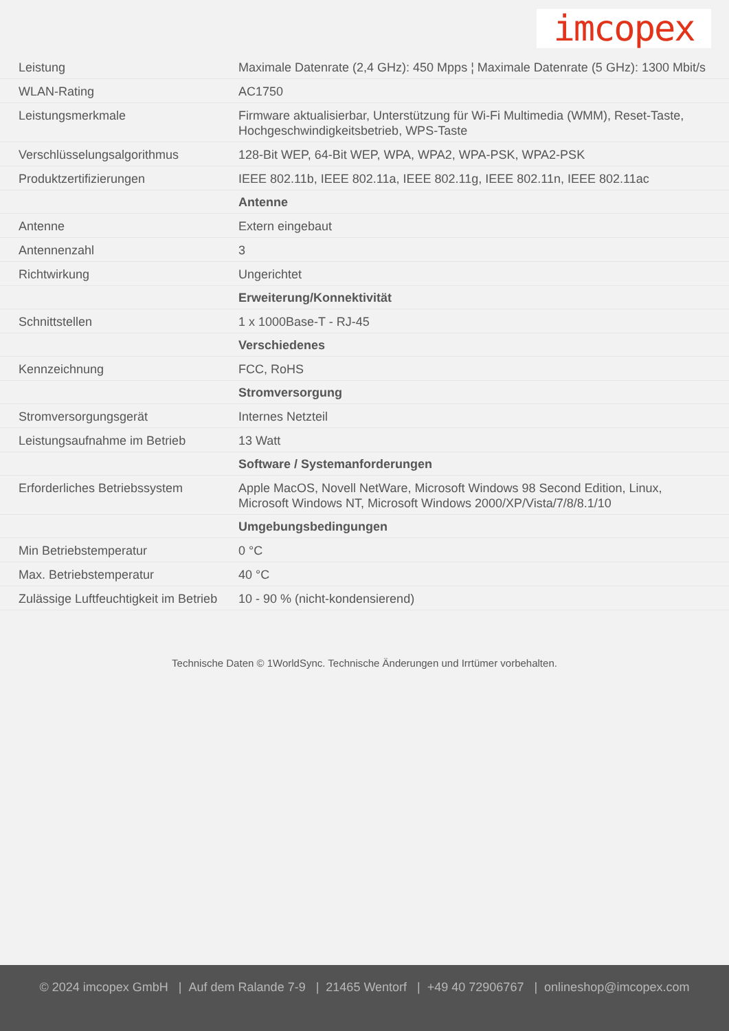imcopex
| Leistung | Maximale Datenrate (2,4 GHz): 450 Mpps ¦ Maximale Datenrate (5 GHz): 1300 Mbit/s |
| WLAN-Rating | AC1750 |
| Leistungsmerkmale | Firmware aktualisierbar, Unterstützung für Wi-Fi Multimedia (WMM), Reset-Taste, Hochgeschwindigkeitsbetrieb, WPS-Taste |
| Verschlüsselungsalgorithmus | 128-Bit WEP, 64-Bit WEP, WPA, WPA2, WPA-PSK, WPA2-PSK |
| Produktzertifizierungen | IEEE 802.11b, IEEE 802.11a, IEEE 802.11g, IEEE 802.11n, IEEE 802.11ac |
| | Antenne |
| Antenne | Extern eingebaut |
| Antennenzahl | 3 |
| Richtwirkung | Ungerichtet |
| | Erweiterung/Konnektivität |
| Schnittstellen | 1 x 1000Base-T - RJ-45 |
| | Verschiedenes |
| Kennzeichnung | FCC, RoHS |
| | Stromversorgung |
| Stromversorgungsgerät | Internes Netzteil |
| Leistungsaufnahme im Betrieb | 13 Watt |
| | Software / Systemanforderungen |
| Erforderliches Betriebssystem | Apple MacOS, Novell NetWare, Microsoft Windows 98 Second Edition, Linux, Microsoft Windows NT, Microsoft Windows 2000/XP/Vista/7/8/8.1/10 |
| | Umgebungsbedingungen |
| Min Betriebstemperatur | 0 °C |
| Max. Betriebstemperatur | 40 °C |
| Zulässige Luftfeuchtigkeit im Betrieb | 10 - 90 % (nicht-kondensierend) |
Technische Daten © 1WorldSync. Technische Änderungen und Irrtümer vorbehalten.
© 2024 imcopex GmbH | Auf dem Ralande 7-9 | 21465 Wentorf | +49 40 72906767 | onlineshop@imcopex.com